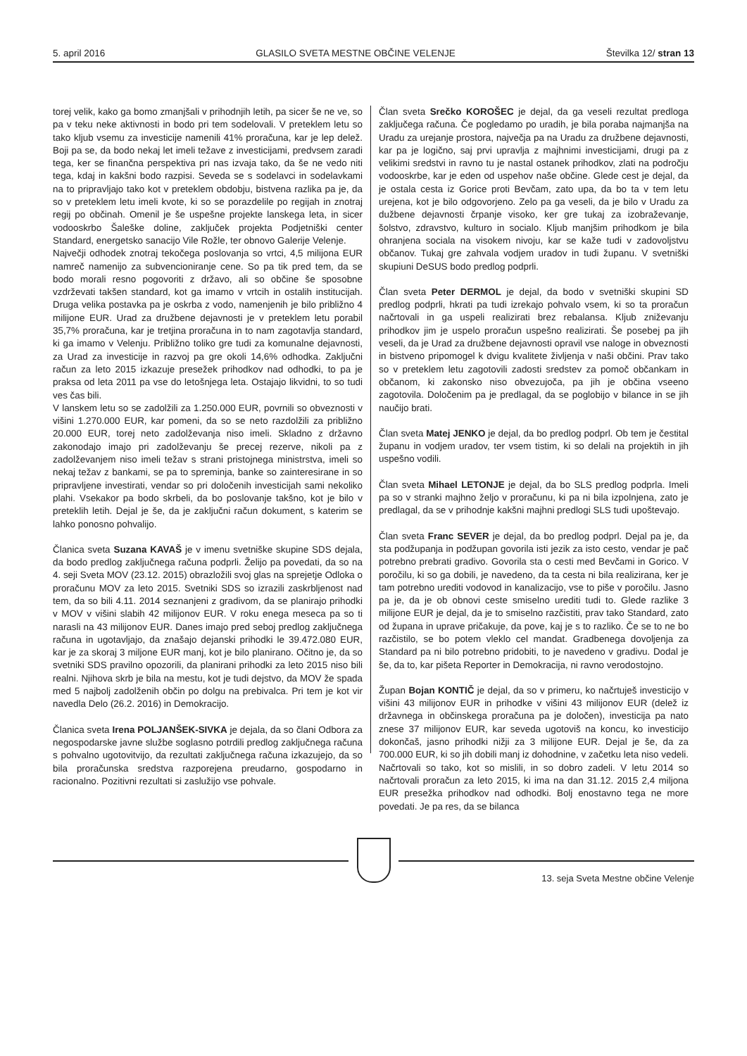5. april 2016 GLASILO SVETA MESTNE OBČINE VELENJE Številka 12/ stran 13
torej velik, kako ga bomo zmanjšali v prihodnjih letih, pa sicer še ne ve, so pa v teku neke aktivnosti in bodo pri tem sodelovali. V preteklem letu so tako kljub vsemu za investicije namenili 41% proračuna, kar je lep delež. Boji pa se, da bodo nekaj let imeli težave z investicijami, predvsem zaradi tega, ker se finančna perspektiva pri nas izvaja tako, da še ne vedo niti tega, kdaj in kakšni bodo razpisi. Seveda se s sodelavci in sodelavkami na to pripravljajo tako kot v preteklem obdobju, bistvena razlika pa je, da so v preteklem letu imeli kvote, ki so se porazdelile po regijah in znotraj regij po občinah. Omenil je še uspešne projekte lanskega leta, in sicer vodooskrbo Šaleške doline, zaključek projekta Podjetniški center Standard, energetsko sanacijo Vile Rožle, ter obnovo Galerije Velenje.
Največji odhodek znotraj tekočega poslovanja so vrtci, 4,5 milijona EUR namreč namenijo za subvencioniranje cene. So pa tik pred tem, da se bodo morali resno pogovoriti z državo, ali so občine še sposobne vzdrževati takšen standard, kot ga imamo v vrtcih in ostalih institucijah. Druga velika postavka pa je oskrba z vodo, namenjenih je bilo približno 4 milijone EUR. Urad za družbene dejavnosti je v preteklem letu porabil 35,7% proračuna, kar je tretjina proračuna in to nam zagotavlja standard, ki ga imamo v Velenju. Približno toliko gre tudi za komunalne dejavnosti, za Urad za investicije in razvoj pa gre okoli 14,6% odhodka. Zaključni račun za leto 2015 izkazuje presežek prihodkov nad odhodki, to pa je praksa od leta 2011 pa vse do letošnjega leta. Ostajajo likvidni, to so tudi ves čas bili.
V lanskem letu so se zadolžili za 1.250.000 EUR, povrnili so obveznosti v višini 1.270.000 EUR, kar pomeni, da so se neto razdolžili za približno 20.000 EUR, torej neto zadolževanja niso imeli. Skladno z državno zakonodajo imajo pri zadolževanju še precej rezerve, nikoli pa z zadolževanjem niso imeli težav s strani pristojnega ministrstva, imeli so nekaj težav z bankami, se pa to spreminja, banke so zainteresirane in so pripravljene investirati, vendar so pri določenih investicijah sami nekoliko plahi. Vsekakor pa bodo skrbeli, da bo poslovanje takšno, kot je bilo v preteklih letih. Dejal je še, da je zaključni račun dokument, s katerim se lahko ponosno pohvalijo.
Članica sveta Suzana KAVAŠ je v imenu svetniške skupine SDS dejala, da bodo predlog zaključnega računa podprli. Želijo pa povedati, da so na 4. seji Sveta MOV (23.12. 2015) obrazložili svoj glas na sprejetje Odloka o proračunu MOV za leto 2015. Svetniki SDS so izrazili zaskrbljenost nad tem, da so bili 4.11. 2014 seznanjeni z gradivom, da se planirajo prihodki v MOV v višini slabih 42 milijonov EUR. V roku enega meseca pa so ti narasli na 43 milijonov EUR. Danes imajo pred seboj predlog zaključnega računa in ugotavljajo, da znašajo dejanski prihodki le 39.472.080 EUR, kar je za skoraj 3 miljone EUR manj, kot je bilo planirano. Očitno je, da so svetniki SDS pravilno opozorili, da planirani prihodki za leto 2015 niso bili realni. Njihova skrb je bila na mestu, kot je tudi dejstvo, da MOV že spada med 5 najbolj zadolženih občin po dolgu na prebivalca. Pri tem je kot vir navedla Delo (26.2. 2016) in Demokracijo.
Članica sveta Irena POLJANŠEK-SIVKA je dejala, da so člani Odbora za negospodarske javne službe soglasno potrdili predlog zaključnega računa s pohvalno ugotovitvijo, da rezultati zaključnega računa izkazujejo, da so bila proračunska sredstva razporejena preudarno, gospodarno in racionalno. Pozitivni rezultati si zaslužijo vse pohvale.
Član sveta Srečko KOROŠEC je dejal, da ga veseli rezultat predloga zaključega računa. Če pogledamo po uradih, je bila poraba najmanjša na Uradu za urejanje prostora, največja pa na Uradu za družbene dejavnosti, kar pa je logično, saj prvi upravlja z majhnimi investicijami, drugi pa z velikimi sredstvi in ravno tu je nastal ostanek prihodkov, zlati na področju vodooskrbe, kar je eden od uspehov naše občine. Glede cest je dejal, da je ostala cesta iz Gorice proti Bevčam, zato upa, da bo ta v tem letu urejena, kot je bilo odgovorjeno. Zelo pa ga veseli, da je bilo v Uradu za dužbene dejavnosti črpanje visoko, ker gre tukaj za izobraževanje, šolstvo, zdravstvo, kulturo in socialo. Kljub manjšim prihodkom je bila ohranjena sociala na visokem nivoju, kar se kaže tudi v zadovoljstvu občanov. Tukaj gre zahvala vodjem uradov in tudi županu. V svetniški skupiuni DeSUS bodo predlog podprli.
Član sveta Peter DERMOL je dejal, da bodo v svetniški skupini SD predlog podprli, hkrati pa tudi izrekajo pohvalo vsem, ki so ta proračun načrtovali in ga uspeli realizirati brez rebalansa. Kljub zniževanju prihodkov jim je uspelo proračun uspešno realizirati. Še posebej pa jih veseli, da je Urad za družbene dejavnosti opravil vse naloge in obveznosti in bistveno pripomogel k dvigu kvalitete življenja v naši občini. Prav tako so v preteklem letu zagotovili zadosti sredstev za pomoč občankam in občanom, ki zakonsko niso obvezujoča, pa jih je občina vseeno zagotovila. Določenim pa je predlagal, da se poglobijo v bilance in se jih naučijo brati.
Član sveta Matej JENKO je dejal, da bo predlog podprl. Ob tem je čestital županu in vodjem uradov, ter vsem tistim, ki so delali na projektih in jih uspešno vodili.
Član sveta Mihael LETONJE je dejal, da bo SLS predlog podprla. Imeli pa so v stranki majhno željo v proračunu, ki pa ni bila izpolnjena, zato je predlagal, da se v prihodnje kakšni majhni predlogi SLS tudi upoštevajo.
Član sveta Franc SEVER je dejal, da bo predlog podprl. Dejal pa je, da sta podžupanja in podžupan govorila isti jezik za isto cesto, vendar je pač potrebno prebrati gradivo. Govorila sta o cesti med Bevčami in Gorico. V poročilu, ki so ga dobili, je navedeno, da ta cesta ni bila realizirana, ker je tam potrebno urediti vodovod in kanalizacijo, vse to piše v poročilu. Jasno pa je, da je ob obnovi ceste smiselno urediti tudi to. Glede razlike 3 milijone EUR je dejal, da je to smiselno razčistiti, prav tako Standard, zato od župana in uprave pričakuje, da pove, kaj je s to razliko. Če se to ne bo razčistilo, se bo potem vleklo cel mandat. Gradbenega dovoljenja za Standard pa ni bilo potrebno pridobiti, to je navedeno v gradivu. Dodal je še, da to, kar pišeta Reporter in Demokracija, ni ravno verodostojno.
Župan Bojan KONTIČ je dejal, da so v primeru, ko načrtuješ investicijo v višini 43 milijonov EUR in prihodke v višini 43 milijonov EUR (delež iz državnega in občinskega proračuna pa je določen), investicija pa nato znese 37 milijonov EUR, kar seveda ugotoviš na koncu, ko investicijo dokončaš, jasno prihodki nižji za 3 milijone EUR. Dejal je še, da za 700.000 EUR, ki so jih dobili manj iz dohodnine, v začetku leta niso vedeli. Načrtovali so tako, kot so mislili, in so dobro zadeli. V letu 2014 so načrtovali proračun za leto 2015, ki ima na dan 31.12. 2015 2,4 miljona EUR presežka prihodkov nad odhodki. Bolj enostavno tega ne more povedati. Je pa res, da se bilanca
13. seja Sveta Mestne občine Velenje